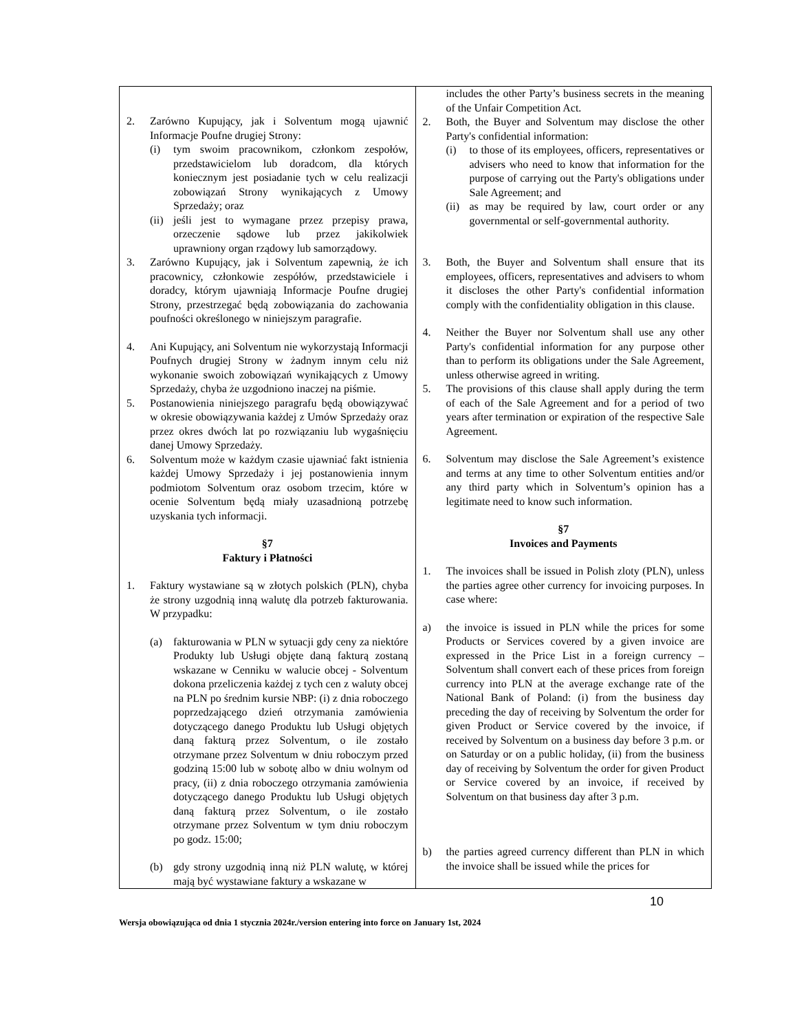| 2. Zarówno Kupujący, jak i Solventum mogą ujawnić Informacje Poufne drugiej Strony: (i) tym swoim pracownikom, członkom zespołów, przedstawicielom lub doradcom, dla których koniecznym jest posiadanie tych w celu realizacji zobowiązań Strony wynikających z Umowy Sprzedaży; oraz (ii) jeśli jest to wymagane przez przepisy prawa, orzeczenie sądowe lub przez jakikolwiek uprawniony organ rządowy lub samorządowy. 3. Zarówno Kupujący, jak i Solventum zapewnią, że ich pracownicy, członkowie zespółów, przedstawiciele i doradcy, którym ujawniają Informacje Poufne drugiej Strony, przestrzegać będą zobowiązania do zachowania poufności określonego w niniejszym paragrafie. 4. Ani Kupujący, ani Solventum nie wykorzystają Informacji Poufnych drugiej Strony w żadnym innym celu niż wykonanie swoich zobowiązań wynikających z Umowy Sprzedaży, chyba że uzgodniono inaczej na piśmie. 5. Postanowienia niniejszego paragrafu będą obowiązywać w okresie obowiązywania każdej z Umów Sprzedaży oraz przez okres dwóch lat po rozwiązaniu lub wygaśnięciu danej Umowy Sprzedaży. 6. Solventum może w każdym czasie ujawniać fakt istnienia każdej Umowy Sprzedaży i jej postanowienia innym podmiotom Solventum oraz osobom trzecim, które w ocenie Solventum będą miały uzasadnioną potrzebę uzyskania tych informacji. §7 Faktury i Płatności 1. Faktury wystawiane są w złotych polskich (PLN), chyba że strony uzgodnią inną walutę dla potrzeb fakturowania. W przypadku: (a) fakturowania w PLN w sytuacji gdy ceny za niektóre Produkty lub Usługi objęte daną fakturą zostaną wskazane w Cenniku w walucie obcej - Solventum dokona przeliczenia każdej z tych cen z waluty obcej na PLN po średnim kursie NBP: (i) z dnia roboczego poprzedzającego dzień otrzymania zamówienia dotyczącego danego Produktu lub Usługi objętych daną fakturą przez Solventum, o ile zostało otrzymane przez Solventum w dniu roboczym przed godziną 15:00 lub w sobotę albo w dniu wolnym od pracy, (ii) z dnia roboczego otrzymania zamówienia dotyczącego danego Produktu lub Usługi objętych daną fakturą przez Solventum, o ile zostało otrzymane przez Solventum w tym dniu roboczym po godz. 15:00; (b) gdy strony uzgodnią inną niż PLN walutę, w której mają być wystawiane faktury a wskazane w | includes the other Party’s business secrets in the meaning of the Unfair Competition Act. 2. Both, the Buyer and Solventum may disclose the other Party's confidential information: (i) to those of its employees, officers, representatives or advisers who need to know that information for the purpose of carrying out the Party's obligations under Sale Agreement; and (ii) as may be required by law, court order or any governmental or self-governmental authority. 3. Both, the Buyer and Solventum shall ensure that its employees, officers, representatives and advisers to whom it discloses the other Party's confidential information comply with the confidentiality obligation in this clause. 4. Neither the Buyer nor Solventum shall use any other Party's confidential information for any purpose other than to perform its obligations under the Sale Agreement, unless otherwise agreed in writing. 5. The provisions of this clause shall apply during the term of each of the Sale Agreement and for a period of two years after termination or expiration of the respective Sale Agreement. 6. Solventum may disclose the Sale Agreement’s existence and terms at any time to other Solventum entities and/or any third party which in Solventum’s opinion has a legitimate need to know such information. §7 Invoices and Payments 1. The invoices shall be issued in Polish zloty (PLN), unless the parties agree other currency for invoicing purposes. In case where: a) the invoice is issued in PLN while the prices for some Products or Services covered by a given invoice are expressed in the Price List in a foreign currency – Solventum shall convert each of these prices from foreign currency into PLN at the average exchange rate of the National Bank of Poland: (i) from the business day preceding the day of receiving by Solventum the order for given Product or Service covered by the invoice, if received by Solventum on a business day before 3 p.m. or on Saturday or on a public holiday, (ii) from the business day of receiving by Solventum the order for given Product or Service covered by an invoice, if received by Solventum on that business day after 3 p.m. b) the parties agreed currency different than PLN in which the invoice shall be issued while the prices for |
10
Wersja obowiązująca od dnia 1 stycznia 2024r./version entering into force on January 1st, 2024